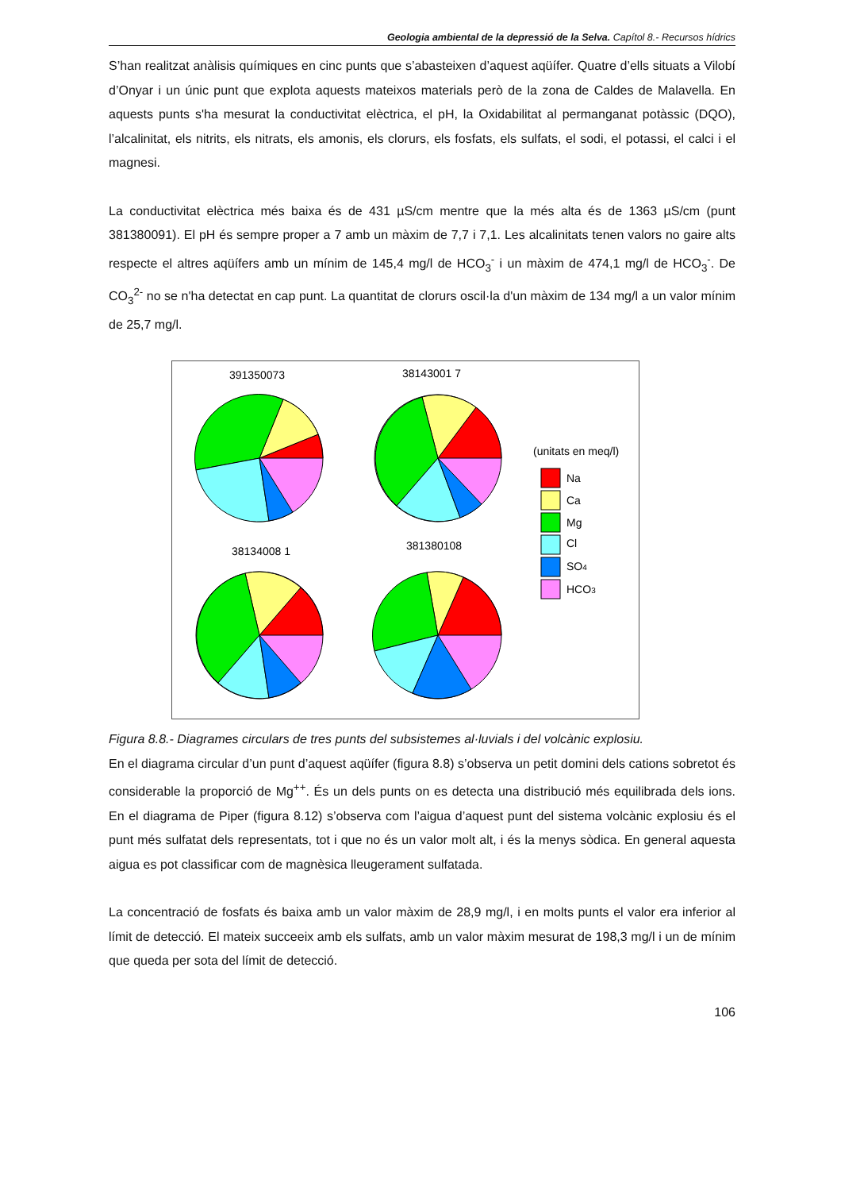Geologia ambiental de la depressió de la Selva. Capítol 8.- Recursos hídrics
S’han realitzat anàlisis químiques en cinc punts que s’abasteixen d’aquest aqüífer. Quatre d’ells situats a Vilobí d’Onyar i un únic punt que explota aquests mateixos materials però de la zona de Caldes de Malavella. En aquests punts s'ha mesurat la conductivitat elèctrica, el pH, la Oxidabilitat al permanganat potàssic (DQO), l’alcalinitat, els nitrits, els nitrats, els amonis, els clorurs, els fosfats, els sulfats, el sodi, el potassi, el calci i el magnesi.
La conductivitat elèctrica més baixa és de 431 µS/cm mentre que la més alta és de 1363 µS/cm (punt 381380091). El pH és sempre proper a 7 amb un màxim de 7,7 i 7,1. Les alcalinitats tenen valors no gaire alts respecte el altres aqüífers amb un mínim de 145,4 mg/l de HCO<sub>3</sub><sup>-</sup> i un màxim de 474,1 mg/l de HCO<sub>3</sub><sup>-</sup>. De CO<sub>3</sub><sup>2-</sup> no se n'ha detectat en cap punt. La quantitat de clorurs oscil·la d'un màxim de 134 mg/l a un valor mínim de 25,7 mg/l.
391350073
38143001 7
38134008 1
381380108
(unitats en meq/l)
Na
Ca
Mg
Cl
SO4
HCO3
Figura 8.8.- Diagrames circulars de tres punts del subsistemes al·luvials i del volcànic explosiu.
En el diagrama circular d’un punt d’aquest aqüífer (figura 8.8) s’observa un petit domini dels cations sobretot és considerable la proporció de Mg<sup>++</sup>. És un dels punts on es detecta una distribució més equilibrada dels ions. En el diagrama de Piper (figura 8.12) s’observa com l’aigua d’aquest punt del sistema volcànic explosiu és el punt més sulfatat dels representats, tot i que no és un valor molt alt, i és la menys sòdica. En general aquesta aigua es pot classificar com de magnèsica lleugerament sulfatada.
La concentració de fosfats és baixa amb un valor màxim de 28,9 mg/l, i en molts punts el valor era inferior al límit de detecció. El mateix succeeix amb els sulfats, amb un valor màxim mesurat de 198,3 mg/l i un de mínim que queda per sota del límit de detecció.
106